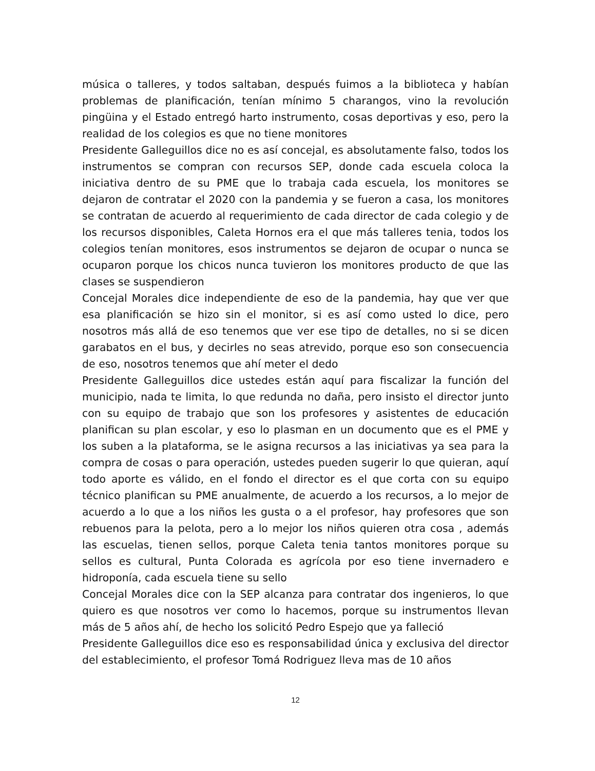música o talleres, y todos saltaban, después fuimos a la biblioteca y habían problemas de planificación, tenían mínimo 5 charangos, vino la revolución pingüina y el Estado entregó harto instrumento, cosas deportivas y eso, pero la realidad de los colegios es que no tiene monitores
Presidente Galleguillos dice no es así concejal, es absolutamente falso, todos los instrumentos se compran con recursos SEP, donde cada escuela coloca la iniciativa dentro de su PME que lo trabaja cada escuela, los monitores se dejaron de contratar el 2020 con la pandemia y se fueron a casa, los monitores se contratan de acuerdo al requerimiento de cada director de cada colegio y de los recursos disponibles, Caleta Hornos era el que más talleres tenia, todos los colegios tenían monitores, esos instrumentos se dejaron de ocupar o nunca se ocuparon porque los chicos nunca tuvieron los monitores producto de que las clases se suspendieron
Concejal Morales dice independiente de eso de la pandemia, hay que ver que esa planificación se hizo sin el monitor, si es así como usted lo dice, pero nosotros más allá de eso tenemos que ver ese tipo de detalles, no si se dicen garabatos en el bus, y decirles no seas atrevido, porque eso son consecuencia de eso, nosotros tenemos que ahí meter el dedo
Presidente Galleguillos dice ustedes están aquí para fiscalizar la función del municipio, nada te limita, lo que redunda no daña, pero insisto el director junto con su equipo de trabajo que son los profesores y asistentes de educación planifican su plan escolar, y eso lo plasman en un documento que es el PME y los suben a la plataforma, se le asigna recursos a las iniciativas ya sea para la compra de cosas o para operación, ustedes pueden sugerir lo que quieran, aquí todo aporte es válido, en el fondo el director es el que corta con su equipo técnico planifican su PME anualmente, de acuerdo a los recursos, a lo mejor de acuerdo a lo que a los niños les gusta o a el profesor, hay profesores que son rebuenos para la pelota, pero a lo mejor los niños quieren otra cosa , además las escuelas, tienen sellos, porque Caleta tenia tantos monitores porque su sellos es cultural, Punta Colorada es agrícola por eso tiene invernadero e hidroponía, cada escuela tiene su sello
Concejal Morales dice con la SEP alcanza para contratar dos ingenieros, lo que quiero es que nosotros ver como lo hacemos, porque su instrumentos llevan más de 5 años ahí, de hecho los solicitó Pedro Espejo que ya falleció
Presidente Galleguillos dice eso es responsabilidad única y exclusiva del director del establecimiento, el profesor Tomá Rodriguez lleva mas de 10 años
12